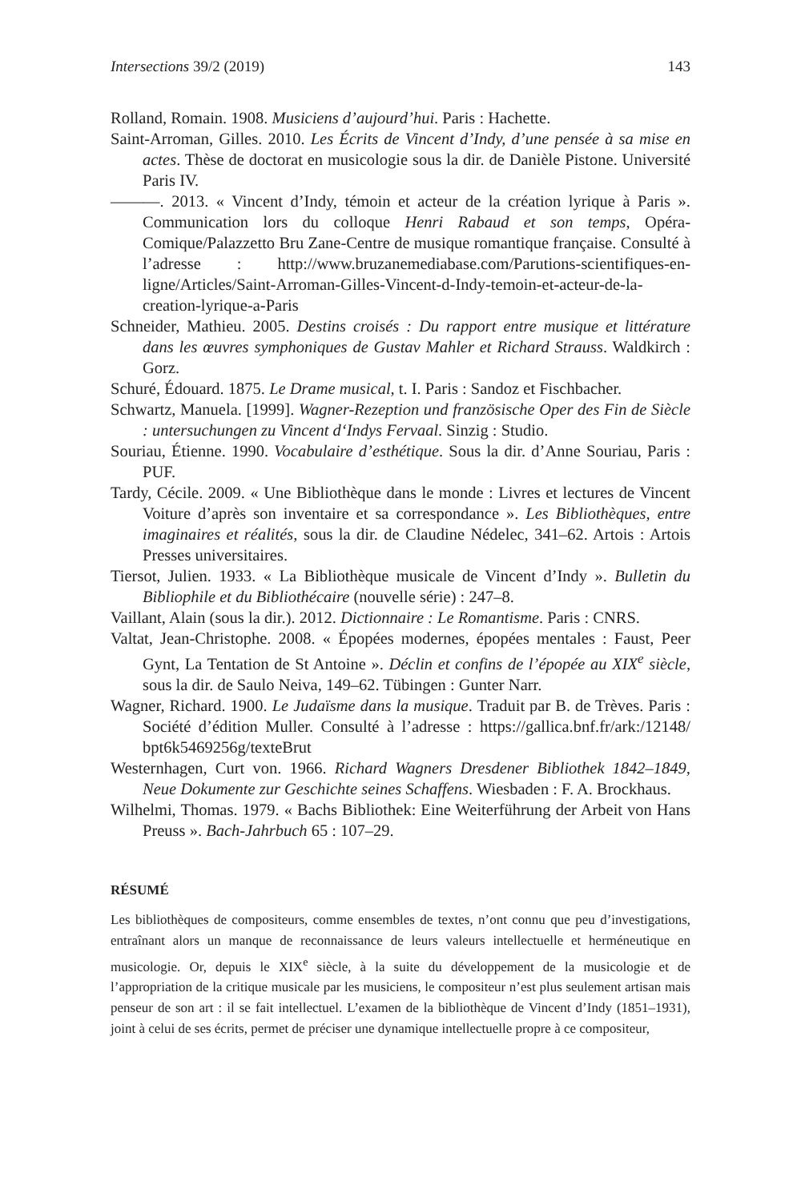Intersections 39/2 (2019) 143
Rolland, Romain. 1908. Musiciens d’aujourd’hui. Paris : Hachette.
Saint-Arroman, Gilles. 2010. Les Écrits de Vincent d’Indy, d’une pensée à sa mise en actes. Thèse de doctorat en musicologie sous la dir. de Danièle Pistone. Université Paris IV.
———. 2013. « Vincent d’Indy, témoin et acteur de la création lyrique à Paris ». Communication lors du colloque Henri Rabaud et son temps, Opéra-Comique/Palazzetto Bru Zane-Centre de musique romantique française. Consulté à l’adresse : http://www.bruzanemediabase.com/Parutions-scientifiques-en-ligne/Articles/Saint-Arroman-Gilles-Vincent-d-Indy-temoin-et-acteur-de-la-creation-lyrique-a-Paris
Schneider, Mathieu. 2005. Destins croisés : Du rapport entre musique et littérature dans les œuvres symphoniques de Gustav Mahler et Richard Strauss. Waldkirch : Gorz.
Schuré, Édouard. 1875. Le Drame musical, t. I. Paris : Sandoz et Fischbacher.
Schwartz, Manuela. [1999]. Wagner-Rezeption und französische Oper des Fin de Siècle : untersuchungen zu Vincent d‘Indys Fervaal. Sinzig : Studio.
Souriau, Étienne. 1990. Vocabulaire d’esthétique. Sous la dir. d’Anne Souriau, Paris : PUF.
Tardy, Cécile. 2009. « Une Bibliothèque dans le monde : Livres et lectures de Vincent Voiture d’après son inventaire et sa correspondance ». Les Bibliothèques, entre imaginaires et réalités, sous la dir. de Claudine Nédelec, 341–62. Artois : Artois Presses universitaires.
Tiersot, Julien. 1933. « La Bibliothèque musicale de Vincent d’Indy ». Bulletin du Bibliophile et du Bibliothécaire (nouvelle série) : 247–8.
Vaillant, Alain (sous la dir.). 2012. Dictionnaire : Le Romantisme. Paris : CNRS.
Valtat, Jean-Christophe. 2008. « Épopées modernes, épopées mentales : Faust, Peer Gynt, La Tentation de St Antoine ». Déclin et confins de l’épopée au XIX<sup>e</sup> siècle, sous la dir. de Saulo Neiva, 149–62. Tübingen : Gunter Narr.
Wagner, Richard. 1900. Le Judaïsme dans la musique. Traduit par B. de Trèves. Paris : Société d’édition Muller. Consulté à l’adresse : https://gallica.bnf.fr/ark:/12148/ bpt6k5469256g/texteBrut
Westernhagen, Curt von. 1966. Richard Wagners Dresdener Bibliothek 1842–1849, Neue Dokumente zur Geschichte seines Schaffens. Wiesbaden : F. A. Brockhaus.
Wilhelmi, Thomas. 1979. « Bachs Bibliothek: Eine Weiterführung der Arbeit von Hans Preuss ». Bach-Jahrbuch 65 : 107–29.
RÉSUMÉ
Les bibliothèques de compositeurs, comme ensembles de textes, n’ont connu que peu d’investigations, entraînant alors un manque de reconnaissance de leurs valeurs intellectuelle et herméneutique en musicologie. Or, depuis le XIX<sup>e</sup> siècle, à la suite du développement de la musicologie et de l’appropriation de la critique musicale par les musiciens, le compositeur n’est plus seulement artisan mais penseur de son art : il se fait intellectuel. L’examen de la bibliothèque de Vincent d’Indy (1851–1931), joint à celui de ses écrits, permet de préciser une dynamique intellectuelle propre à ce compositeur,